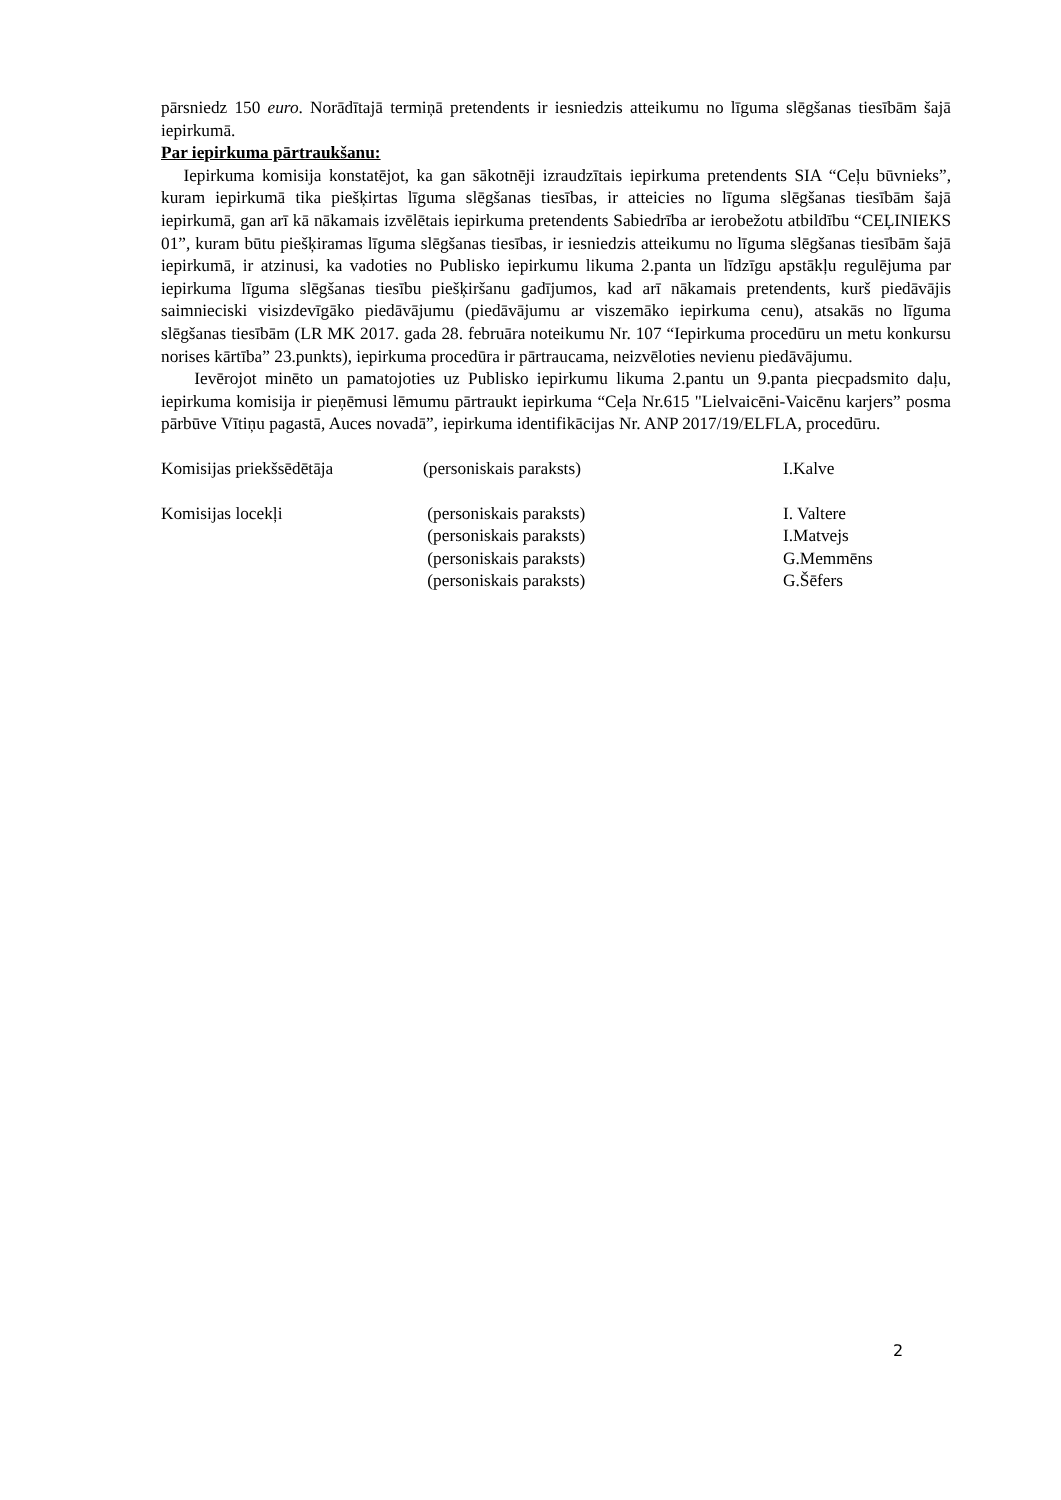pārsniedz 150 euro. Norādītajā termiņā pretendents ir iesniedzis atteikumu no līguma slēgšanas tiesībām šajā iepirkumā.
Par iepirkuma pārtraukšanu:
Iepirkuma komisija konstatējot, ka gan sākotnēji izraudzītais iepirkuma pretendents SIA “Ceļu būvnieks”, kuram iepirkumā tika piešķirtas līguma slēgšanas tiesības, ir atteicies no līguma slēgšanas tiesībām šajā iepirkumā, gan arī kā nākamais izvēlētais iepirkuma pretendents Sabiedrība ar ierobežotu atbildību “CEĻINIEKS 01”, kuram būtu piešķiramas līguma slēgšanas tiesības, ir iesniedzis atteikumu no līguma slēgšanas tiesībām šajā iepirkumā, ir atzinusi, ka vadoties no Publisko iepirkumu likuma 2.panta un līdzīgu apstākļu regulējuma par iepirkuma līguma slēgšanas tiesību piešķiršanu gadījumos, kad arī nākamais pretendents, kurš piedāvājis saimnieciski visizdevīgāko piedāvājumu (piedāvājumu ar viszemāko iepirkuma cenu), atsakās no līguma slēgšanas tiesībām (LR MK 2017. gada 28. februāra noteikumu Nr. 107 “Iepirkuma procedūru un metu konkursu norises kārtība” 23.punkts), iepirkuma procedūra ir pārtraucama, neizvēloties nevienu piedāvājumu.
Ievērojot minēto un pamatojoties uz Publisko iepirkumu likuma 2.pantu un 9.panta piecpadsmito daļu, iepirkuma komisija ir pieņēmusi lēmumu pārtraukt iepirkuma “Ceļa Nr.615 "Lielvaicēni-Vaicēnu karjers” posma pārbūve Vītiņu pagastā, Auces novadā”, iepirkuma identifikācijas Nr. ANP 2017/19/ELFLA, procedūru.
| Komisijas priekšsēdētāja | (personiskais paraksts) | I.Kalve |
| Komisijas locekļi | (personiskais paraksts) | I. Valtere |
| | (personiskais paraksts) | I.Matvejs |
| | (personiskais paraksts) | G.Memmēns |
| | (personiskais paraksts) | G.Šēfers |
2